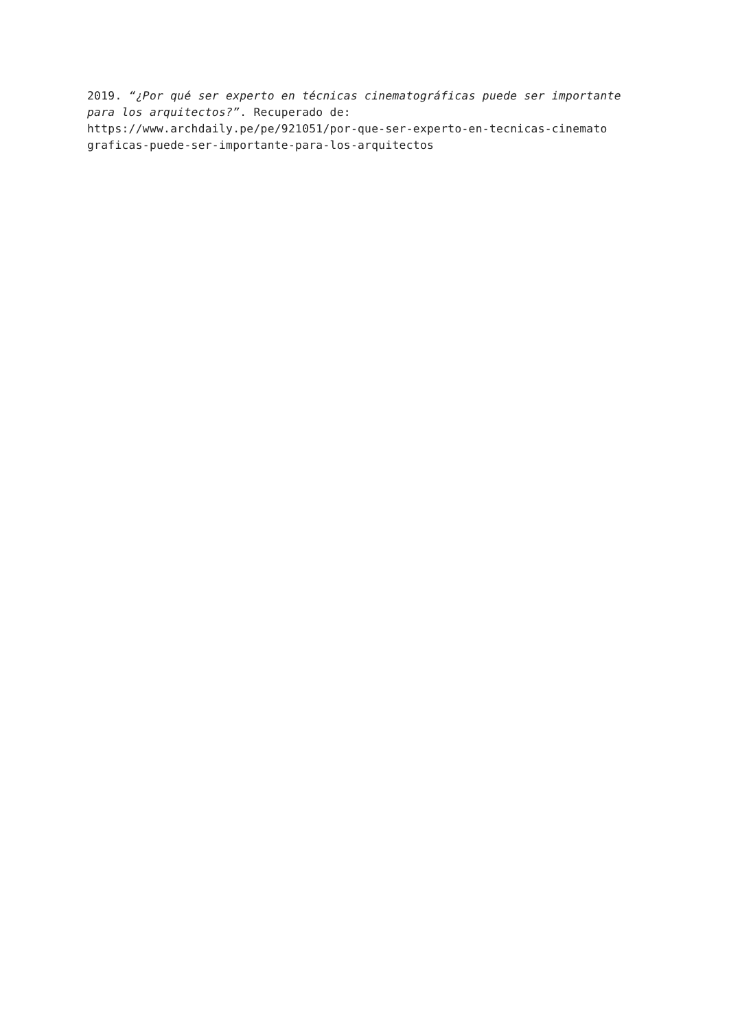2019. “¿Por qué ser experto en técnicas cinematográficas puede ser importante para los arquitectos?”. Recuperado de:
https://www.archdaily.pe/pe/921051/por-que-ser-experto-en-tecnicas-cinemato graficas-puede-ser-importante-para-los-arquitectos